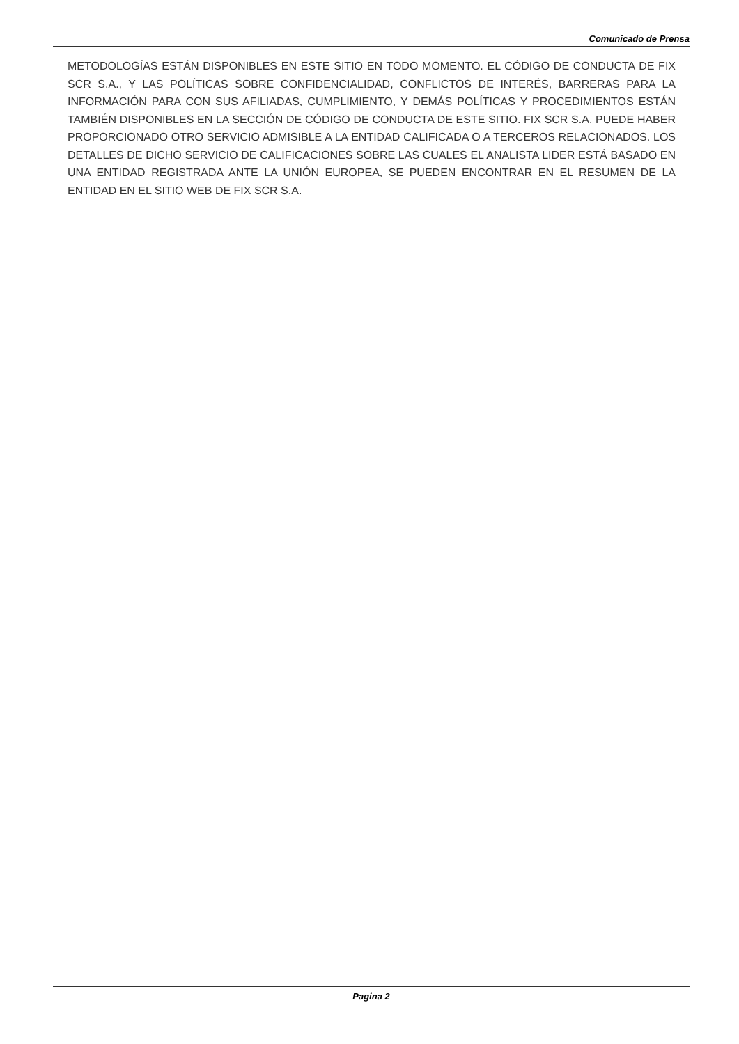Comunicado de Prensa
METODOLOGÍAS ESTÁN DISPONIBLES EN ESTE SITIO EN TODO MOMENTO. EL CÓDIGO DE CONDUCTA DE FIX SCR S.A., Y LAS POLÍTICAS SOBRE CONFIDENCIALIDAD, CONFLICTOS DE INTERÉS, BARRERAS PARA LA INFORMACIÓN PARA CON SUS AFILIADAS, CUMPLIMIENTO, Y DEMÁS POLÍTICAS Y PROCEDIMIENTOS ESTÁN TAMBIÉN DISPONIBLES EN LA SECCIÓN DE CÓDIGO DE CONDUCTA DE ESTE SITIO. FIX SCR S.A. PUEDE HABER PROPORCIONADO OTRO SERVICIO ADMISIBLE A LA ENTIDAD CALIFICADA O A TERCEROS RELACIONADOS. LOS DETALLES DE DICHO SERVICIO DE CALIFICACIONES SOBRE LAS CUALES EL ANALISTA LIDER ESTÁ BASADO EN UNA ENTIDAD REGISTRADA ANTE LA UNIÓN EUROPEA, SE PUEDEN ENCONTRAR EN EL RESUMEN DE LA ENTIDAD EN EL SITIO WEB DE FIX SCR S.A.
Pagina 2